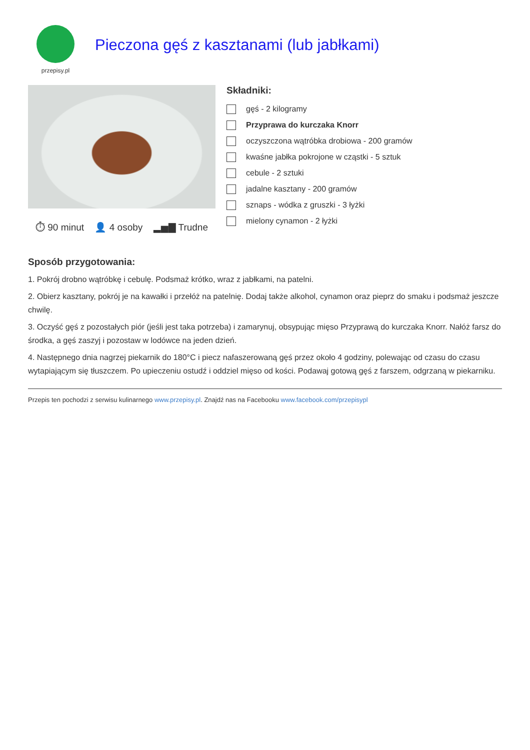przepisy.pl
Pieczona gęś z kasztanami (lub jabłkami)
⏱ 90 minut 👤 4 osoby ▂▅▇ Trudne
Składniki:
gęś - 2 kilogramy
Przyprawa do kurczaka Knorr
oczyszczona wątróbka drobiowa - 200 gramów
kwaśne jabłka pokrojone w cząstki - 5 sztuk
cebule - 2 sztuki
jadalne kasztany - 200 gramów
sznaps - wódka z gruszki - 3 łyżki
mielony cynamon - 2 łyżki
Sposób przygotowania:
1. Pokrój drobno wątróbkę i cebulę. Podsmaż krótko, wraz z jabłkami, na patelni.
2. Obierz kasztany, pokrój je na kawałki i przełóż na patelnię. Dodaj także alkohol, cynamon oraz pieprz do smaku i podsmaż jeszcze chwilę.
3. Oczyść gęś z pozostałych piór (jeśli jest taka potrzeba) i zamarynuj, obsypując mięso Przyprawą do kurczaka Knorr. Nałóż farsz do środka, a gęś zaszyj i pozostaw w lodówce na jeden dzień.
4. Następnego dnia nagrzej piekarnik do 180°C i piecz nafaszerowaną gęś przez około 4 godziny, polewając od czasu do czasu wytapiającym się tłuszczem. Po upieczeniu ostudź i oddziel mięso od kości. Podawaj gotową gęś z farszem, odgrzaną w piekarniku.
Przepis ten pochodzi z serwisu kulinarnego www.przepisy.pl. Znajdź nas na Facebooku www.facebook.com/przepisypl